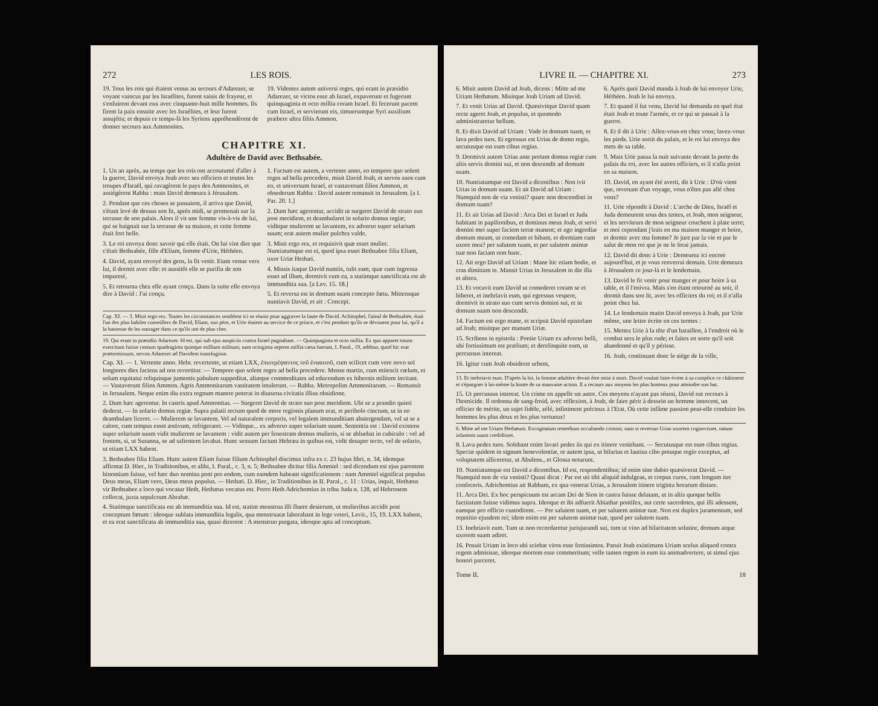272 LES ROIS.
19. Tous les rois qui étaient venus au secours d'Adarezer, se voyant vaincus par les Israélites, furent saisis de frayeur, et s'enfuirent devant eux avec cinquante-huit mille hommes. Ils firent la paix ensuite avec les Israélites, et leur furent assujétis; et depuis ce temps-là les Syriens appréhendèrent de donner secours aux Ammonites.
19. Videntes autem universi reges, qui erant in præsidio Adarezer, se victos esse ab Israel, expaverunt et fugerunt quinquaginta et octo millia coram Israel. Et fecerunt pacem cum Israel, et servierunt eis, timueruntque Syri auxilium præbere ultra filiis Ammon.
CHAPITRE XI.
Adultère de David avec Bethsabée.
1. Un an après, au temps que les rois ont accoutumé d'aller à la guerre, David envoya Joab avec ses officiers et toutes les troupes d'Israël, qui ravagèrent le pays des Ammonites, et assiégèrent Rabba : mais David demeura à Jérusalem.
2. Pendant que ces choses se passaient, il arriva que David, s'étant levé de dessus son lit, après midi, se promenait sur la terrasse de son palais. Alors il vit une femme vis-à-vis de lui, qui se baignait sur la terrasse de sa maison, et cette femme était fort belle.
3. Le roi envoya donc savoir qui elle était. On lui vint dire que c'était Bethsabée, fille d'Eliam, femme d'Urie, Héthéen.
4. David, ayant envoyé des gens, la fit venir. Etant venue vers lui, il dormit avec elle: et aussitôt elle se purifia de son impureté,
5. Et retourna chez elle ayant conçu. Dans la suite elle envoya dire à David : J'ai conçu.
1. Factum est autem, a vertente anno, eo tempore quo solent reges ad bella procedere, misit David Joab, et servos suos cum eo, et universum Israel, et vastaverunt filios Ammon, et obsederunt Rabba : David autem remansit in Jerusalem. [a I. Par. 20. 1.]
2. Dum hæc agerentur, accidit ut surgeret David de strato suo post meridiem, et deambularet in solario domus regiæ; viditque mulierem se lavantem, ex adverso super solarium suum; erat autem mulier pulchra valde.
3. Misit ergo rex, et requisivit quæ esset mulier. Nuntiatumque est ei, quod ipsa esset Bethsabee filia Eliam, uxor Uriæ Hethæi.
4. Missis itaque David nuntiis, tulit eam; quæ cum ingressa esset ad illum, dormivit cum ea, a statimque sanctificata est ab immunditia sua. [a Lev. 15. 18.]
5. Et reversa est in domum suam concepto fœtu. Mittensque nuntiavit David, et ait : Concepi.
Cap. XI. — 3. Misit ergo rex. Toutes les circonstances semblent ici se réunir pour aggraver la faute de David. Achitophel, l'aïeul de Bethsabée, était l'un des plus habiles conseillers de David, Eliam, son père, et Urie étaient au service de ce prince, et c'est pendant qu'ils se dévouent pour lui, qu'il a la bassesse de les outrager dans ce qu'ils ont de plus cher.
19. Qui erant in præsidio Adarezer. Id est, qui sub ejus auspiciis contra Israel pugnabant. — Quinquaginta et octo millia. Ex quo apparet totum exercitum fuisse centum quadraginta quinque millium militum; nam octoginta septem millia cæsa fuerant, I. Paral., 19, additur, quod hic erat prætermissum, servos Adarezer ad Davidem transfugisse.
Cap. XI. — 1. Vertente anno. Hebr. revertente, ut etiam LXX, ἐπιστρέψαντος τοῦ ἐνιαυτοῦ, cum scilicet cum vere novo sol longiores dies faciens ad nos revertitur. — Tempore quo solent reges ad bella procedere. Mense martio, cum mitescit cœlum, et solum equitatui reliquisque jumentis pabulum suppeditat, aliæque commoditates ad educendum ex hibernis militem invitant. — Vastaverunt filios Ammon. Agris Ammonitarum vastitatem intulerunt. — Rabba. Metropolim Ammonitarum. — Remansit in Jerusalem. Neque enim diu extra regnum manere poterat in diuturna civitatis illius obsidione.
2. Dum hæc agerentur. In castris apud Ammonitas. — Surgeret David de strato suo post meridiem. Ubi se a prandio quieti dederat. — In solario domus regiæ. Supra palatii tectum quod de more regionis planum erat, et peribolo cinctum, ut in eo deambulare liceret. — Mulierem se lavantem. Vel ad naturalem corporis, vel legalem immunditiam abstergendam, vel ut se a calore, cum tempus esset æstivum, refrigeraret. — Viditque... ex adverso super solarium suum. Sententia est : David existens super solarium suum vidit mulierem se lavantem : vidit autem per fenestram domus mulieris, si se abluebat in cubiculo : vel ad fontem, si, ut Susanna, se ad salientem lavabat. Hunc sensum faciunt Hebræa in quibus est, vidit desuper tecto, vel de solario, ut etiam LXX habent.
3. Bethsabee filia Eliam. Hunc autem Eliam fuisse filium Achitophel discimus infra ex c. 23 hujus libri, n. 34, idemque affirmat D. Hier., in Traditionibus, et alibi, I. Paral., c. 3, n. 5; Bethsabee dicitur filia Ammiel : sed dicendum est ejus parentem binomium fuisse, vel hæc duo nomina poni pro eodem, cum eamdem habeant significationem : nam Ammiel significat populus Deus meus, Eliam vero, Deus meus populus. — Hethæi. D. Hier., in Traditionibus in II. Paral., c. 11 : Urias, inquit, Hethæus vir Bethsabee a loco qui vocatur Heth, Hethæus vocatus est. Porro Heth Adrichomius in tribu Juda n. 128, ad Hebronem collocat, juxta sepulcrum Abrahæ.
4. Statimque sanctificata est ab immunditia sua. Id est, statim menstrua illi fluere desierunt, ut mulieribus accidit post conceptum fœtum : ideoque sublata immunditia legalis, qua menstruatæ laborabant in lege veteri, Levit., 15, 19. LXX habent, et ea erat sanctificata ab immunditia sua, quasi dicerent : A menstruo purgata, ideoque apta ad conceptum.
LIVRE II. — CHAPITRE XI. 273
6. Misit autem David ad Joab, dicens : Mitte ad me Uriam Hethæum. Misitque Joab Uriam ad David.
7. Et venit Urias ad David. Quæsivitque David quam recte ageret Joab, et populus, et quomodo administraretur bellum.
8. Et dixit David ad Uriam : Vade in domum tuam, et lava pedes tuos. Et egressus est Urias de domo regis, secutusque est eum cibus regius.
9. Dormivit autem Urias ante portam domus regiæ cum aliis servis domini sui, et non descendit ad domum suam.
10. Nuntiatumque est David a dicentibus : Non ivit Urias in domum suam. Et ait David ad Uriam : Numquid non de via venisti? quare non descendisti in domum tuam?
11. Et ait Urias ad David : Arca Dei et Israel et Juda habitant in papilionibus, et dominus meus Joab, et servi domini mei super faciem terræ manent; et ego ingrediar domum meam, ut comedam et bibam, et dormiam cum uxore mea? per salutem tuam, et per salutem animæ tuæ non faciam rem hanc.
12. Ait ergo David ad Uriam : Mane hic etiam hodie, et cras dimittam te. Mansit Urias in Jerusalem in die illa et altera.
13. Et vocavit eum David ut comederet coram se et biberet, et inebriavit eum, qui egressus vespere, dormivit in strato suo cum servis domini sui, et in domum suam non descendit.
14. Factum est ergo mane, et scripsit David epistolam ad Joab; misitque per manum Uriæ.
15. Scribens in epistola : Ponite Uriam ex adverso belli, ubi fortissimum est prælium; et derelinquite eum, ut percussus intereat.
16. Igitur cum Joab obsideret urbem,
6. Après quoi David manda à Joab de lui envoyer Urie, Héthéen. Joab le lui envoya.
7. Et quand il fut venu, David lui demanda en quel état était Joab et toute l'armée, et ce qui se passait à la guerre.
8. Et il dit à Urie : Allez-vous-en chez vous; lavez-vous les pieds. Urie sortit du palais, et le roi lui envoya des mets de sa table.
9. Mais Urie passa la nuit suivante devant la porte du palais du roi, avec les autres officiers, et il n'alla point en sa maison.
10. David, en ayant été averti, dit à Urie : D'où vient que, revenant d'un voyage, vous n'êtes pas allé chez vous?
11. Urie répondit à David : L'arche de Dieu, Israël et Juda demeurent sous des tentes, et Joab, mon seigneur, et les serviteurs de mon seigneur couchent à plate terre; et moi cependant j'irais en ma maison manger et boire, et dormir avec ma femme? Je jure par la vie et par le salut de mon roi que je ne le ferai jamais.
12. David dit donc à Urie : Demeurez ici encore aujourd'hui, et je vous renverrai demain. Urie demeura à Jérusalem ce jour-là et le lendemain.
13. David le fit venir pour manger et pour boire à sa table, et il l'enivra. Mais s'en étant retourné au soir, il dormit dans son lit, avec les officiers du roi; et il n'alla point chez lui.
14. Le lendemain matin David envoya à Joab, par Urie même, une lettre écrite en ces termes :
15. Mettez Urie à la tête d'un bataillon, à l'endroit où le combat sera le plus rude; et faites en sorte qu'il soit abandonné et qu'il y périsse.
16. Joab, continuant donc le siége de la ville,
13. Et inebriavit eum. D'après la loi, la femme adultère devait être mise à mort. David voulait faire éviter à sa complice ce châtiment et s'épargner à lui-même la honte de sa mauvaise action. Il a recours aux moyens les plus honteux pour atteindre son but.
15. Ut percussus intereat. Un crime en appelle un autre. Ces moyens n'ayant pas réussi, David eut recours à l'homicide. Il ordonna de sang-froid, avec réflexion, à Joab, de faire périr à dessein un homme innocent, un officier de mérite, un sujet fidèle, zélé, infiniment précieux à l'Etat. Où cette infâme passion peut-elle conduire les hommes les plus doux et les plus vertueux!
6. Mitte ad me Uriam Hethæum. Excogitatum remedium occultando crimini; nam si reversus Urias uxorem cognovisset, natum infantem suum credidisset.
8. Lava pedes tuos. Solebant enim lavari pedes iis qui ex itinere veniebant. — Secutusque est eum cibus regius. Speciæ quidem in signum benevolentiæ, re autem ipsa, ut hilarius et lautius cibo potuque regio exceptus, ad voluptatem alliceretur, ut Abulens., et Glossa notarunt.
10. Nuntiatumque est David a dicentibus. Id est, respondentibus; id enim sine dubio quæsiverat David. — Numquid non de via venisti? Quasi dicat : Par est uti tibi aliquid indulgeas, et corpus cures, cum longum iter confeceris. Adrichomius ait Rabbam, ex qua venerat Urias, a Jerusalem itinere triginta horarum distare.
11. Arca Dei. Ex hoc perspicuum est arcam Dei de Sion in castra fuisse delatam, ut in aliis quoque bellis factitatum fuisse vidimus supra. Ideoque et ibi adfuerit Abiathar pontifex, aut certe sacerdotes, qui illi adessent, eamque pro officio custodirent. — Per salutem tuam, et per salutem animæ tuæ. Non est duplex juramentum, sed repetitio ejusdem rei; idem enim est per salutem animæ tuæ, quod per salutem tuam.
13. Inebriavit eum. Tum ut non recordaretur jurisjurandi sui, tum ut vino ad hilaritatem solutior, domum atque uxorem suam adiret.
16. Posuit Uriam in loco ubi sciebat viros esse fortissimos. Paruit Joab existimans Uriam scelus aliquod contra regem admisisse, ideoque mortem esse commeritum; velle tamen regem in eum ita animadvertere, ut simul ejus honori parceret.
Tome II. 18